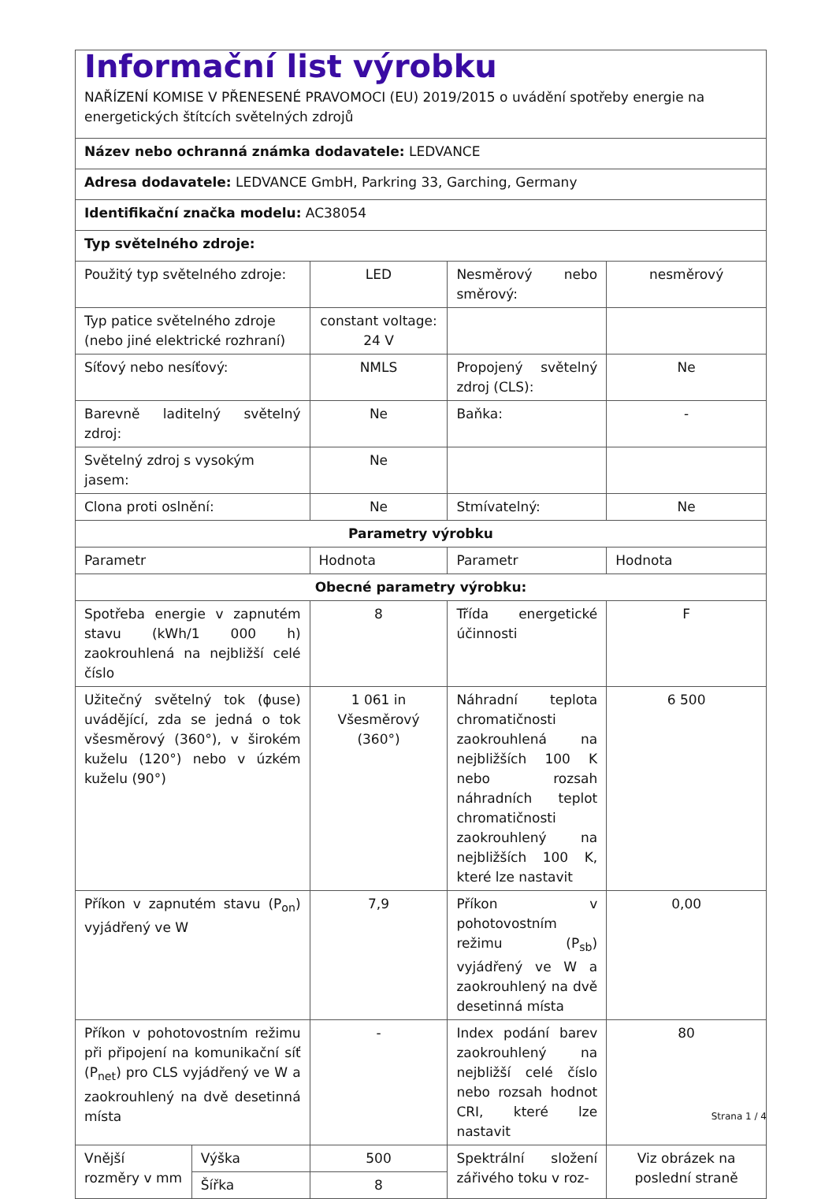| Informační list výrobku NAŘÍZENÍ KOMISE V PŘENESENÉ PRAVOMOCI (EU) 2019/2015 o uvádění spotřeby energie na energetických štítcích světelných zdrojů | | | | |
| Název nebo ochranná známka dodavatele: LEDVANCE | | | | |
| Adresa dodavatele: LEDVANCE GmbH, Parkring 33, Garching, Germany | | | | |
| Identifikační značka modelu: AC38054 | | | | |
| Typ světelného zdroje: | | | | |
| Použitý typ světelného zdroje: | | LED | Nesměrový nebo směrový: | nesměrový |
| Typ patice světelného zdroje (nebo jiné elektrické rozhraní) | | constant voltage: 24 V | | |
| Síťový nebo nesíťový: | | NMLS | Propojený světelný zdroj (CLS): | Ne |
| Barevně laditelný světelný zdroj: | | Ne | Baňka: | - |
| Světelný zdroj s vysokým jasem: | | Ne | | |
| Clona proti oslnění: | | Ne | Stmívatelný: | Ne |
| Parametry výrobku | | | | |
| Parametr | | Hodnota | Parametr | Hodnota |
| Obecné parametry výrobku: | | | | |
| Spotřeba energie v zapnutém stavu (kWh/1 000 h) zaokrouhlená na nejbližší celé číslo | | 8 | Třída energetické účinnosti | F |
| Užitečný světelný tok (ϕuse) uvádějící, zda se jedná o tok všesměrový (360°), v širokém kuželu (120°) nebo v úzkém kuželu (90°) | | 1 061 in Všesměrový (360°) | Náhradní teplota chromatičnosti zaokrouhlená na nejbližších 100 K nebo rozsah náhradních teplot chromatičnosti zaokrouhlený na nejbližších 100 K, které lze nastavit | 6 500 |
| Příkon v zapnutém stavu (P<sub>on</sub>) vyjádřený ve W | | 7,9 | Příkon v pohotovostním režimu (P<sub>sb</sub>) vyjádřený ve W a zaokrouhlený na dvě desetinná místa | 0,00 |
| Příkon v pohotovostním režimu při připojení na komunikační síť (P<sub>net</sub>) pro CLS vyjádřený ve W a zaokrouhlený na dvě desetinná místa | | - | Index podání barev zaokrouhlený na nejbližší celé číslo nebo rozsah hodnot CRI, které lze nastavit | 80 |
| Vnější rozměry v mm | Výška | 500 | Spektrální složení zářivého toku v roz- | Viz obrázek na poslední straně |
| | Šířka | 8 | | |
Strana 1 / 4